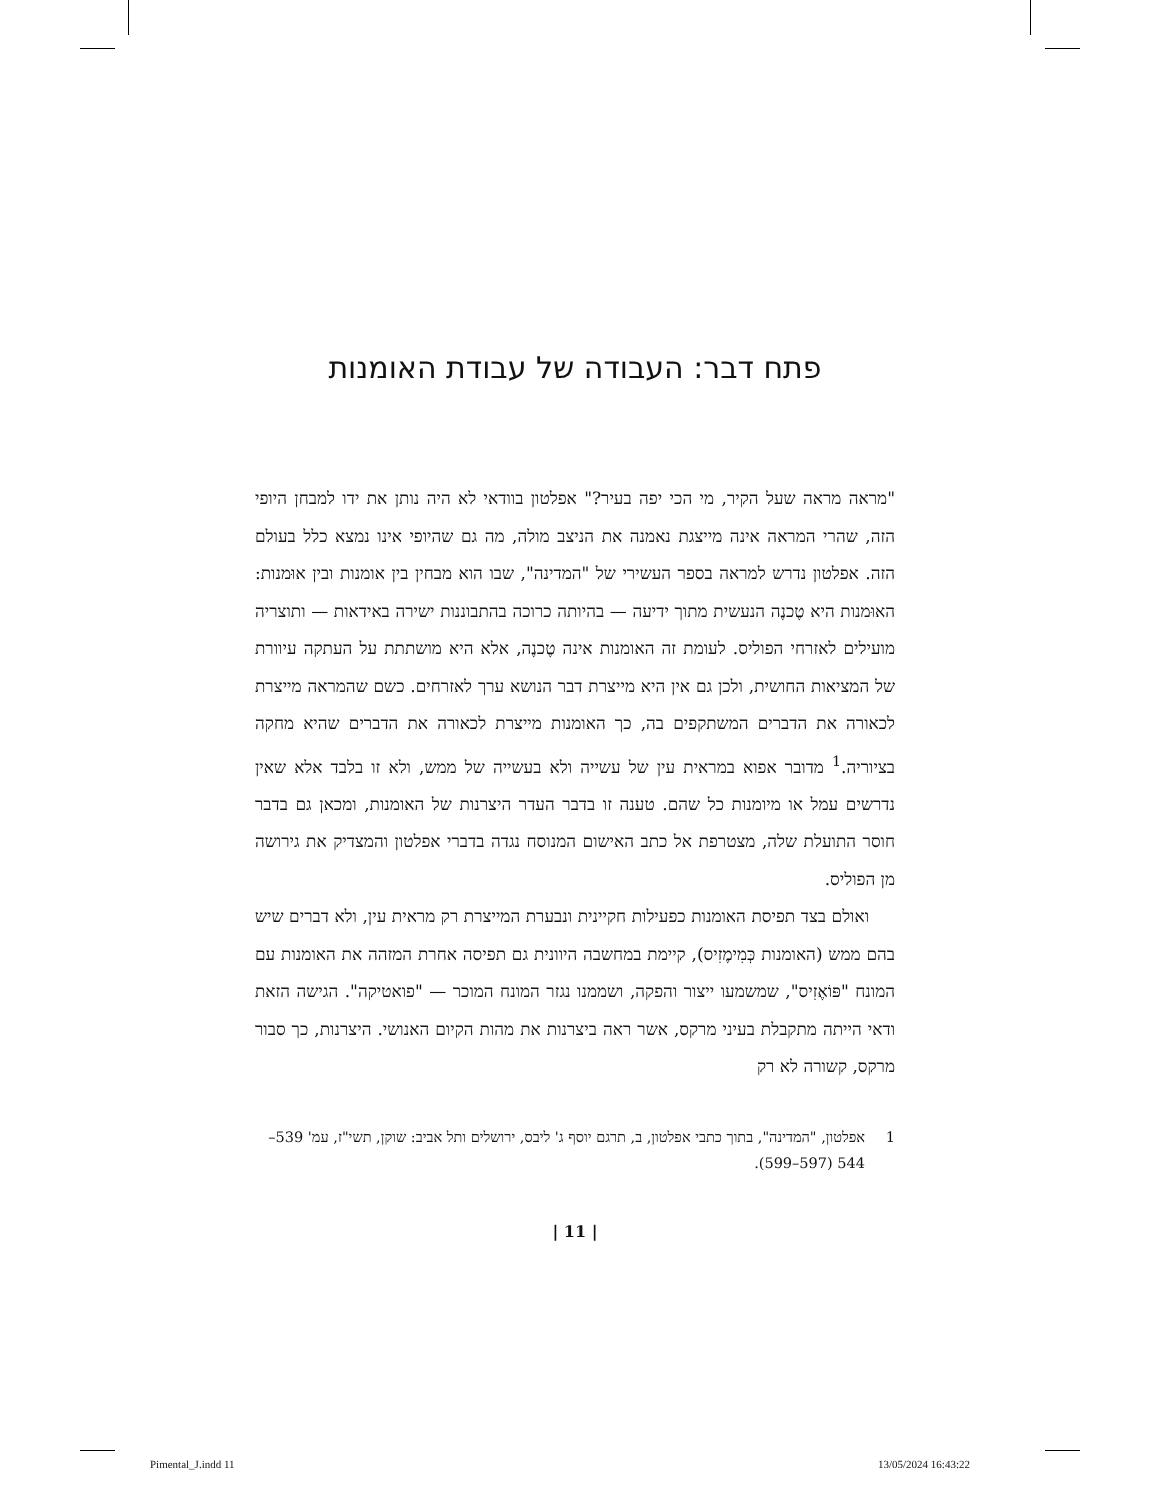פתח דבר: העבודה של עבודת האומנות
"מראה מראה שעל הקיר, מי הכי יפה בעיר?" אפלטון בוודאי לא היה נותן את ידו למבחן היופי הזה, שהרי המראה אינה מייצגת נאמנה את הניצב מולה, מה גם שהיופי אינו נמצא כלל בעולם הזה. אפלטון נדרש למראה בספר העשירי של "המדינה", שבו הוא מבחין בין אומנות ובין אוּמנות: האוּמנות היא טֶכנֶה הנעשית מתוך ידיעה — בהיותה כרוכה בהתבוננות ישירה באידאות — ותוצריה מועילים לאזרחי הפוליס. לעומת זה האומנות אינה טֶכנֶה, אלא היא מושתתת על העתקה עיוורת של המציאות החושית, ולכן גם אין היא מייצרת דבר הנושא ערך לאזרחים. כשם שהמראה מייצרת לכאורה את הדברים המשתקפים בה, כך האומנות מייצרת לכאורה את הדברים שהיא מחקה בציוריה.<sup>1</sup> מדובר אפוא במראית עין של עשייה ולא בעשייה של ממש, ולא זו בלבד אלא שאין נדרשים עמל או מיומנות כל שהם. טענה זו בדבר העדר היצרנות של האומנות, ומכאן גם בדבר חוסר התועלת שלה, מצטרפת אל כתב האישום המנוסח נגדה בדברי אפלטון והמצדיק את גירושה מן הפוליס.
ואולם בצד תפיסת האומנות כפעילות חקיינית ונבערת המייצרת רק מראית עין, ולא דברים שיש בהם ממש (האומנות כְּמִימֶזִיס), קיימת במחשבה היוונית גם תפיסה אחרת המזהה את האומנות עם המונח "פּוֹאֶזִיס", שמשמעו ייצור והפקה, ושממנו נגזר המונח המוכר — "פואטיקה". הגישה הזאת ודאי הייתה מתקבלת בעיני מרקס, אשר ראה ביצרנות את מהות הקיום האנושי. היצרנות, כך סבור מרקס, קשורה לא רק
1 אפלטון, "המדינה", בתוך כתבי אפלטון, ב, תרגם יוסף ג' ליבס, ירושלים ותל אביב: שוקן, תשי"ז, עמ' 539–544 (597–599).
| 11 |
Pimental_J.indd 11 13/05/2024 16:43:22